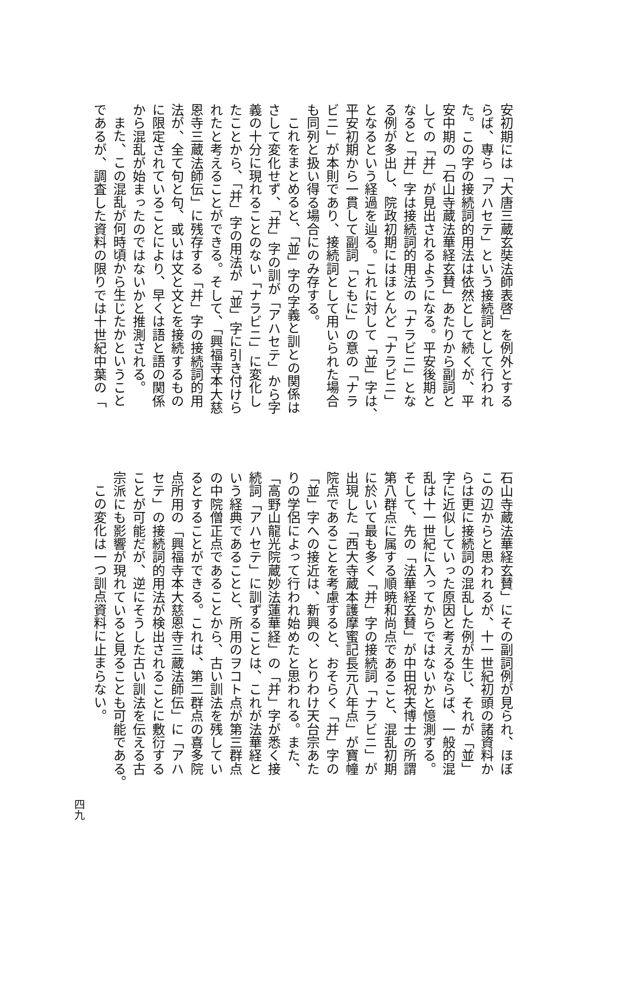安初期には「大唐三蔵玄奘法師表啓」を例外とする
らば、専ら「アハセテ」という接続詞として行われ
た。この字の接続詞的用法は依然として続くが、平
安中期の「石山寺蔵法華経玄賛」あたりから副詞と
しての「并」が見出されるようになる。平安後期と
なると「并」字は接続詞的用法の「ナラビニ」とな
る例が多出し、院政初期にはほとんど「ナラビニ」
となるという経過を辿る。これに対して「並」字は、
平安初期から一貫して副詞「ともに」の意の「ナラ
ビニ」が本則であり、接続詞として用いられた場合
も同列と扱い得る場合にのみ存する。
これをまとめると、「並」字の字義と訓との関係は
さして変化せず、「并」字の訓が「アハセテ」から字
義の十分に現れることのない「ナラビニ」に変化し
たことから、「并」字の用法が「並」字に引き付けら
れたと考えることができる。そして、「興福寺本大慈
恩寺三蔵法師伝」に残存する「并」字の接続詞的用
法が、全て句と句、或いは文と文とを接続するもの
に限定されていることにより、早くは語と語の関係
から混乱が始まったのではないかと推測される。
また、この混乱が何時頃から生じたかということ
であるが、調査した資料の限りでは十世紀中葉の「
石山寺蔵法華経玄賛」にその副詞例が見られ、ほぼ
この辺からと思われるが、十一世紀初頭の諸資料か
らは更に接続詞の混乱した例が生じ、それが「並」
字に近似していった原因と考えるならば、一般的混
乱は十一世紀に入ってからではないかと憶測する。
そして、先の「法華経玄賛」が中田祝夫博士の所謂
第八群点に属する順暁和尚点であること、混乱初期
に於いて最も多く「并」字の接続詞「ナラビニ」が
出現した「西大寺蔵本護摩蜜記長元八年点」が寶幢
院点であることを考慮すると、おそらく「并」字の
「並」字への接近は、新興の、とりわけ天台宗あた
りの学侶によって行われ始めたと思われる。また、
「高野山龍光院蔵妙法蓮華経」の「并」字が悉く接
続詞「アハセテ」に訓ずることは、これが法華経と
いう経典であることと、所用のヲコト点が第三群点
の中院僧正点であることから、古い訓法を残してい
るとすることができる。これは、第二群点の喜多院
点所用の「興福寺本大慈恩寺三蔵法師伝」に「アハ
セテ」の接続詞的用法が検出されることに敷衍する
ことが可能だが、逆にそうした古い訓法を伝える古
宗派にも影響が現れていると見ることも可能である。
この変化は一つ訓点資料に止まらない。
四九